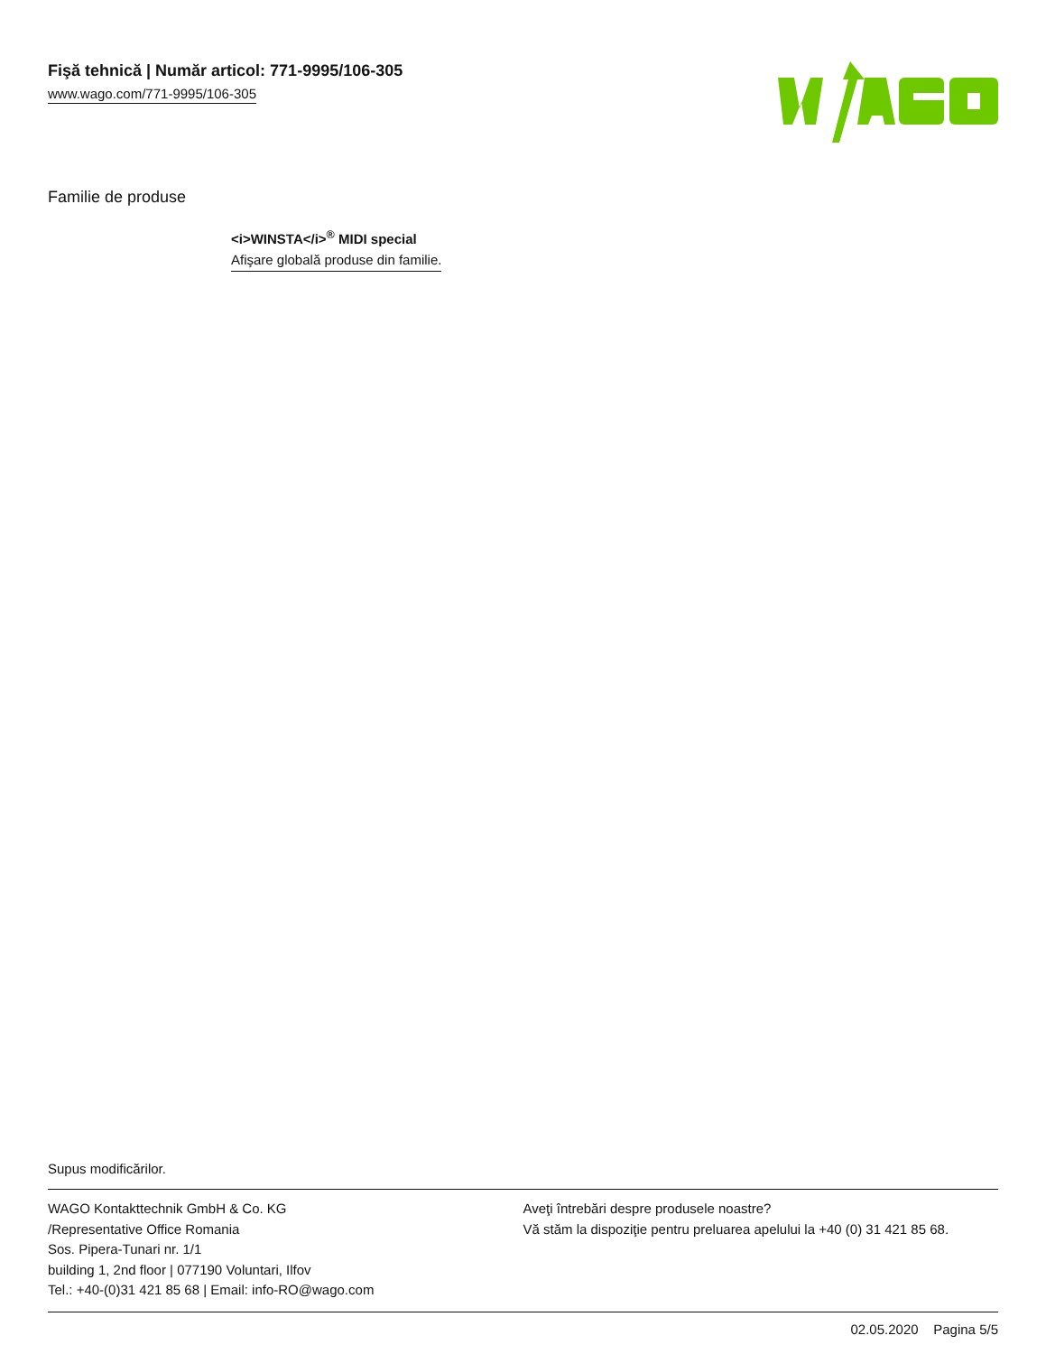Fişă tehnică | Număr articol: 771-9995/106-305
www.wago.com/771-9995/106-305
Familie de produse
<i>WINSTA</i><sup>®</sup> MIDI special
Afişare globală produse din familie.
Supus modificărilor.
WAGO Kontakttechnik GmbH & Co. KG
/Representative Office Romania
Sos. Pipera-Tunari nr. 1/1
building 1, 2nd floor | 077190 Voluntari, Ilfov
Tel.: +40-(0)31 421 85 68 | Email: info-RO@wago.com
Aveţi întrebări despre produsele noastre?
Vă stăm la dispoziţie pentru preluarea apelului la +40 (0) 31 421 85 68.
02.05.2020 Pagina 5/5